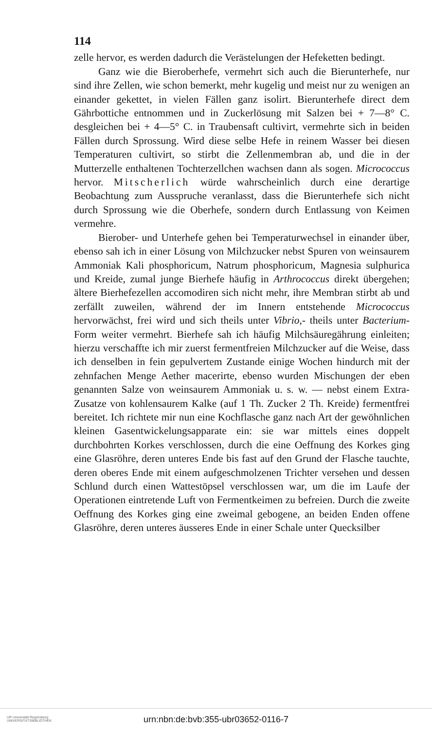114
zelle hervor, es werden dadurch die Verästelungen der Hefeketten bedingt.
Ganz wie die Bieroberhefe, vermehrt sich auch die Bierunterhefe, nur sind ihre Zellen, wie schon bemerkt, mehr kugelig und meist nur zu wenigen an einander gekettet, in vielen Fällen ganz isolirt. Bierunterhefe direct dem Gährbottiche entnommen und in Zuckerlösung mit Salzen bei + 7—8° C. desgleichen bei + 4—5° C. in Traubensaft cultivirt, vermehrte sich in beiden Fällen durch Sprossung. Wird diese selbe Hefe in reinem Wasser bei diesen Temperaturen cultivirt, so stirbt die Zellenmembran ab, und die in der Mutterzelle enthaltenen Tochterzellchen wachsen dann als sogen. Micrococcus hervor. Mitscherlich würde wahrscheinlich durch eine derartige Beobachtung zum Ausspruche veranlasst, dass die Bierunterhefe sich nicht durch Sprossung wie die Oberhefe, sondern durch Entlassung von Keimen vermehre.
Bierober- und Unterhefe gehen bei Temperaturwechsel in einander über, ebenso sah ich in einer Lösung von Milchzucker nebst Spuren von weinsaurem Ammoniak Kali phosphoricum, Natrum phosphoricum, Magnesia sulphurica und Kreide, zumal junge Bierhefe häufig in Arthrococcus direkt übergehen; ältere Bierhefezellen accomodiren sich nicht mehr, ihre Membran stirbt ab und zerfällt zuweilen, während der im Innern entstehende Micrococcus hervorwächst, frei wird und sich theils unter Vibrio,- theils unter Bacterium-Form weiter vermehrt. Bierhefe sah ich häufig Milchsäuregährung einleiten; hierzu verschaffte ich mir zuerst fermentfreien Milchzucker auf die Weise, dass ich denselben in fein gepulvertem Zustande einige Wochen hindurch mit der zehnfachen Menge Aether macerirte, ebenso wurden Mischungen der eben genannten Salze von weinsaurem Ammoniak u. s. w. — nebst einem Extra-Zusatze von kohlensaurem Kalke (auf 1 Th. Zucker 2 Th. Kreide) fermentfrei bereitet. Ich richtete mir nun eine Kochflasche ganz nach Art der gewöhnlichen kleinen Gasentwickelungsapparate ein: sie war mittels eines doppelt durchbohrten Korkes verschlossen, durch die eine Oeffnung des Korkes ging eine Glasröhre, deren unteres Ende bis fast auf den Grund der Flasche tauchte, deren oberes Ende mit einem aufgeschmolzenen Trichter versehen und dessen Schlund durch einen Wattestöpsel verschlossen war, um die im Laufe der Operationen eintretende Luft von Fermentkeimen zu befreien. Durch die zweite Oeffnung des Korkes ging eine zweimal gebogene, an beiden Enden offene Glasröhre, deren unteres äusseres Ende in einer Schale unter Quecksilber
UR Universität Regensburg
UNIVERSITÄTSBIBLIOTHEK
urn:nbn:de:bvb:355-ubr03652-0116-7